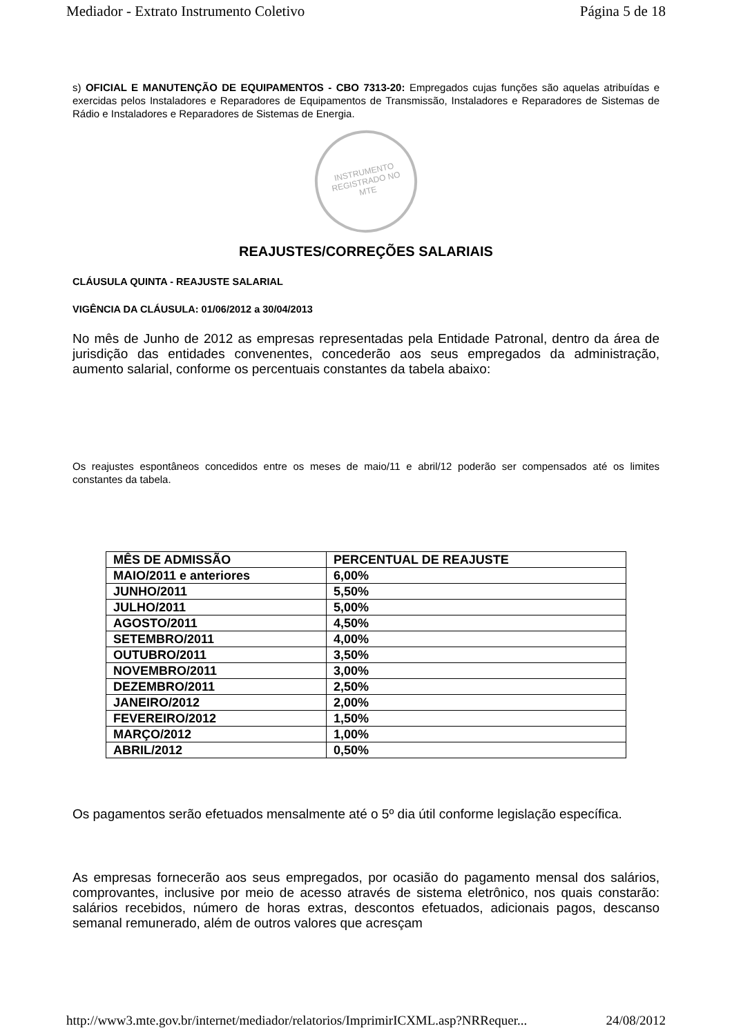Mediador - Extrato Instrumento Coletivo Página 5 de 18
s) OFICIAL E MANUTENÇÃO DE EQUIPAMENTOS - CBO 7313-20: Empregados cujas funções são aquelas atribuídas e exercidas pelos Instaladores e Reparadores de Equipamentos de Transmissão, Instaladores e Reparadores de Sistemas de Rádio e Instaladores e Reparadores de Sistemas de Energia.
INSTRUMENTO
REGISTRADO NO
MTE
REAJUSTES/CORREÇÕES SALARIAIS
CLÁUSULA QUINTA - REAJUSTE SALARIAL
VIGÊNCIA DA CLÁUSULA: 01/06/2012 a 30/04/2013
No mês de Junho de 2012 as empresas representadas pela Entidade Patronal, dentro da área de jurisdição das entidades convenentes, concederão aos seus empregados da administração, aumento salarial, conforme os percentuais constantes da tabela abaixo:
Os reajustes espontâneos concedidos entre os meses de maio/11 e abril/12 poderão ser compensados até os limites constantes da tabela.
| MÊS DE ADMISSÃO | PERCENTUAL DE REAJUSTE |
| --- | --- |
| MAIO/2011 e anteriores | 6,00% |
| JUNHO/2011 | 5,50% |
| JULHO/2011 | 5,00% |
| AGOSTO/2011 | 4,50% |
| SETEMBRO/2011 | 4,00% |
| OUTUBRO/2011 | 3,50% |
| NOVEMBRO/2011 | 3,00% |
| DEZEMBRO/2011 | 2,50% |
| JANEIRO/2012 | 2,00% |
| FEVEREIRO/2012 | 1,50% |
| MARÇO/2012 | 1,00% |
| ABRIL/2012 | 0,50% |
Os pagamentos serão efetuados mensalmente até o 5º dia útil conforme legislação específica.
As empresas fornecerão aos seus empregados, por ocasião do pagamento mensal dos salários, comprovantes, inclusive por meio de acesso através de sistema eletrônico, nos quais constarão: salários recebidos, número de horas extras, descontos efetuados, adicionais pagos, descanso semanal remunerado, além de outros valores que acresçam
http://www3.mte.gov.br/internet/mediador/relatorios/ImprimirICXML.asp?NRRequer... 24/08/2012